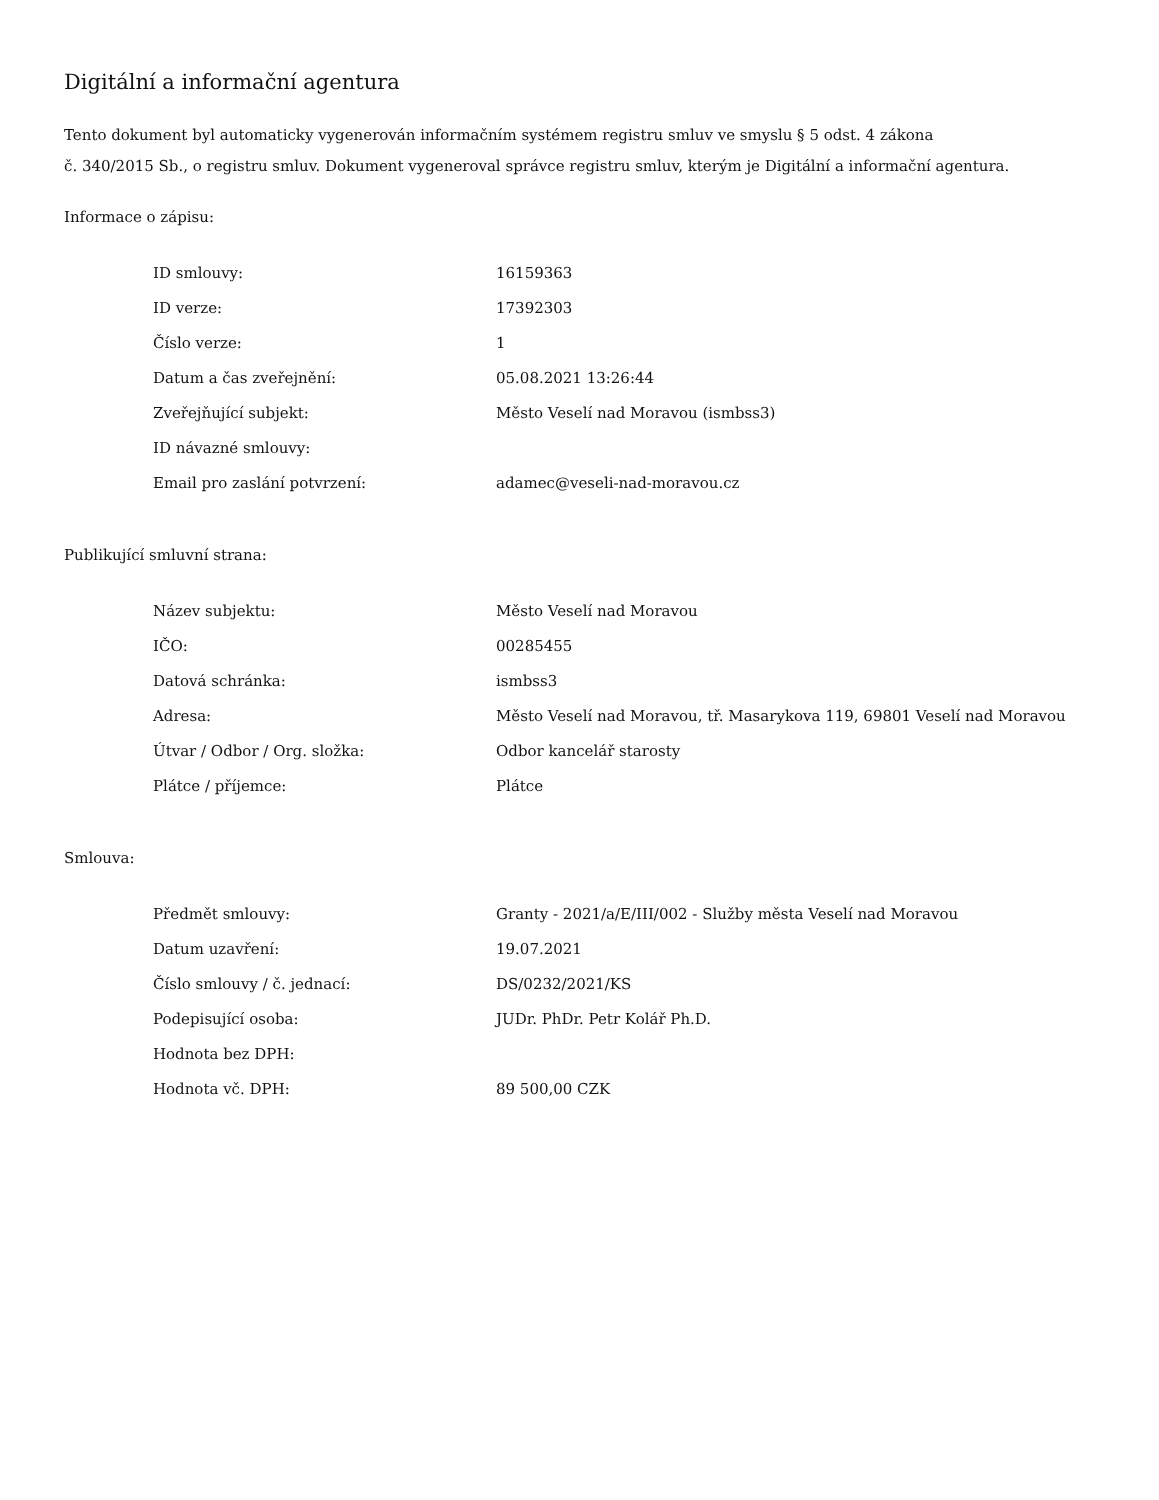Digitální a informační agentura
Tento dokument byl automaticky vygenerován informačním systémem registru smluv ve smyslu § 5 odst. 4 zákona
č. 340/2015 Sb., o registru smluv. Dokument vygeneroval správce registru smluv, kterým je Digitální a informační agentura.
Informace o zápisu:
| ID smlouvy: | 16159363 |
| ID verze: | 17392303 |
| Číslo verze: | 1 |
| Datum a čas zveřejnění: | 05.08.2021 13:26:44 |
| Zveřejňující subjekt: | Město Veselí nad Moravou (ismbss3) |
| ID návazné smlouvy: | |
| Email pro zaslání potvrzení: | adamec@veseli-nad-moravou.cz |
Publikující smluvní strana:
| Název subjektu: | Město Veselí nad Moravou |
| IČO: | 00285455 |
| Datová schránka: | ismbss3 |
| Adresa: | Město Veselí nad Moravou, tř. Masarykova 119, 69801 Veselí nad Moravou |
| Útvar / Odbor / Org. složka: | Odbor kancelář starosty |
| Plátce / příjemce: | Plátce |
Smlouva:
| Předmět smlouvy: | Granty - 2021/a/E/III/002 - Služby města Veselí nad Moravou |
| Datum uzavření: | 19.07.2021 |
| Číslo smlouvy / č. jednací: | DS/0232/2021/KS |
| Podepisující osoba: | JUDr. PhDr. Petr Kolář Ph.D. |
| Hodnota bez DPH: | |
| Hodnota vč. DPH: | 89 500,00 CZK |